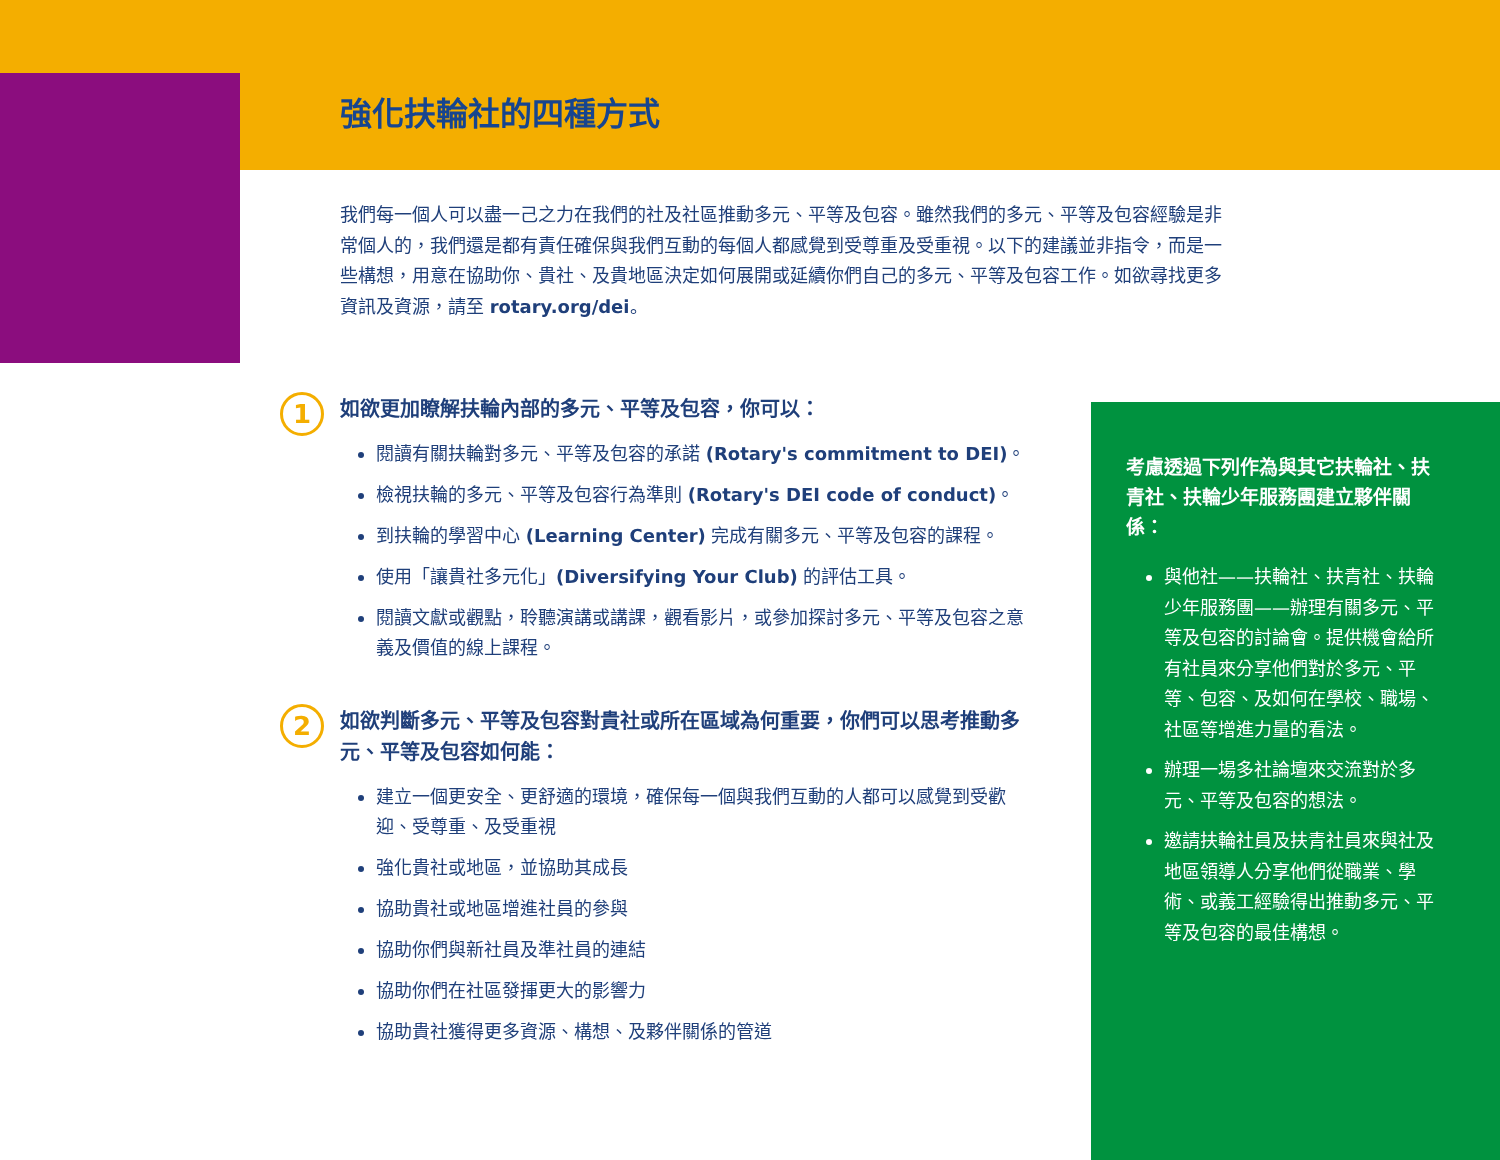強化扶輪社的四種方式
我們每一個人可以盡一己之力在我們的社及社區推動多元、平等及包容。雖然我們的多元、平等及包容經驗是非常個人的，我們還是都有責任確保與我們互動的每個人都感覺到受尊重及受重視。以下的建議並非指令，而是一些構想，用意在協助你、貴社、及貴地區決定如何展開或延續你們自己的多元、平等及包容工作。如欲尋找更多資訊及資源，請至 rotary.org/dei。
1
如欲更加瞭解扶輪內部的多元、平等及包容，你可以：
閱讀有關扶輪對多元、平等及包容的承諾 (Rotary's commitment to DEI)。
檢視扶輪的多元、平等及包容行為準則 (Rotary's DEI code of conduct)。
到扶輪的學習中心 (Learning Center) 完成有關多元、平等及包容的課程。
使用「讓貴社多元化」(Diversifying Your Club) 的評估工具。
閱讀文獻或觀點，聆聽演講或講課，觀看影片，或參加探討多元、平等及包容之意義及價值的線上課程。
2
如欲判斷多元、平等及包容對貴社或所在區域為何重要，你們可以思考推動多元、平等及包容如何能：
建立一個更安全、更舒適的環境，確保每一個與我們互動的人都可以感覺到受歡迎、受尊重、及受重視
強化貴社或地區，並協助其成長
協助貴社或地區增進社員的參與
協助你們與新社員及準社員的連結
協助你們在社區發揮更大的影響力
協助貴社獲得更多資源、構想、及夥伴關係的管道
考慮透過下列作為與其它扶輪社、扶青社、扶輪少年服務團建立夥伴關係：
與他社——扶輪社、扶青社、扶輪少年服務團——辦理有關多元、平等及包容的討論會。提供機會給所有社員來分享他們對於多元、平等、包容、及如何在學校、職場、社區等增進力量的看法。
辦理一場多社論壇來交流對於多元、平等及包容的想法。
邀請扶輪社員及扶青社員來與社及地區領導人分享他們從職業、學術、或義工經驗得出推動多元、平等及包容的最佳構想。